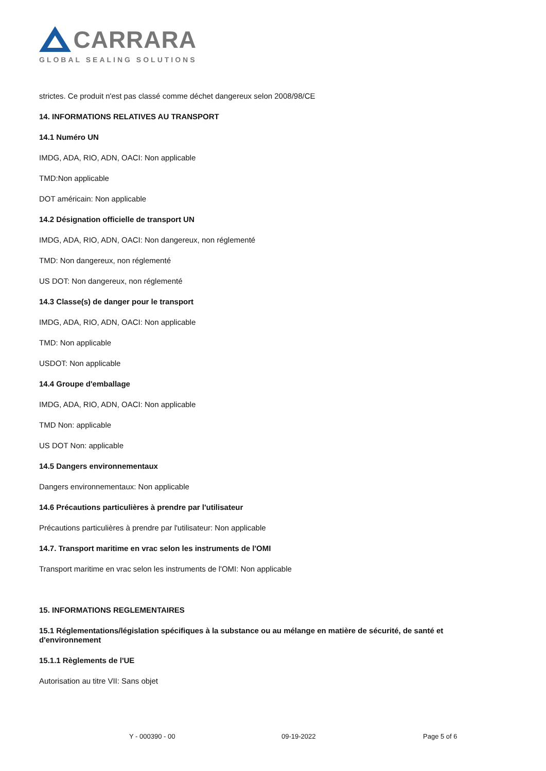CARRARA
GLOBAL SEALING SOLUTIONS
strictes. Ce produit n'est pas classé comme déchet dangereux selon 2008/98/CE
14. INFORMATIONS RELATIVES AU TRANSPORT
14.1 Numéro UN
IMDG, ADA, RIO, ADN, OACI: Non applicable
TMD:Non applicable
DOT américain: Non applicable
14.2 Désignation officielle de transport UN
IMDG, ADA, RIO, ADN, OACI: Non dangereux, non réglementé
TMD: Non dangereux, non réglementé
US DOT: Non dangereux, non réglementé
14.3 Classe(s) de danger pour le transport
IMDG, ADA, RIO, ADN, OACI: Non applicable
TMD: Non applicable
USDOT: Non applicable
14.4 Groupe d'emballage
IMDG, ADA, RIO, ADN, OACI: Non applicable
TMD Non: applicable
US DOT Non: applicable
14.5 Dangers environnementaux
Dangers environnementaux: Non applicable
14.6 Précautions particulières à prendre par l'utilisateur
Précautions particulières à prendre par l'utilisateur: Non applicable
14.7. Transport maritime en vrac selon les instruments de l'OMI
Transport maritime en vrac selon les instruments de l'OMI: Non applicable
15. INFORMATIONS REGLEMENTAIRES
15.1 Réglementations/législation spécifiques à la substance ou au mélange en matière de sécurité, de santé et d'environnement
15.1.1 Règlements de l'UE
Autorisation au titre VII: Sans objet
Y - 000390 - 00 09-19-2022 Page 5 of 6